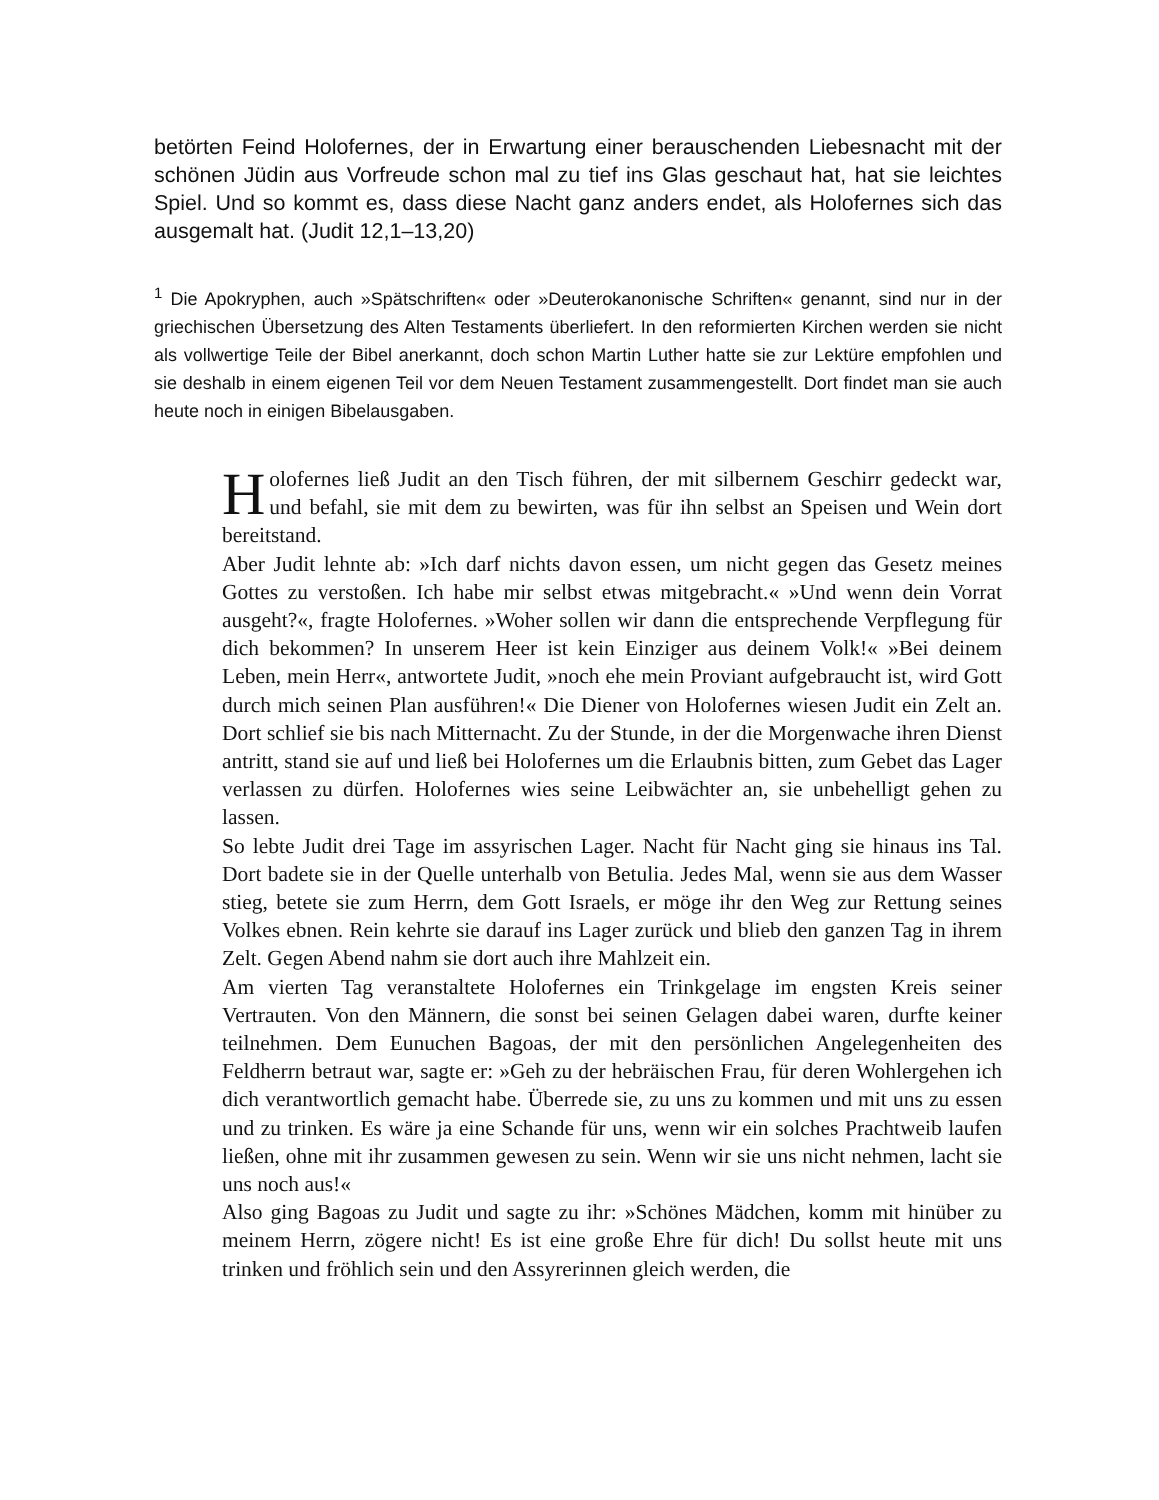betörten Feind Holofernes, der in Erwartung einer berauschenden Liebesnacht mit der schönen Jüdin aus Vorfreude schon mal zu tief ins Glas geschaut hat, hat sie leichtes Spiel. Und so kommt es, dass diese Nacht ganz anders endet, als Holofernes sich das ausgemalt hat. (Judit 12,1–13,20)
<sup>1</sup> Die Apokryphen, auch »Spätschriften« oder »Deuterokanonische Schriften« genannt, sind nur in der griechischen Übersetzung des Alten Testaments überliefert. In den reformierten Kirchen werden sie nicht als vollwertige Teile der Bibel anerkannt, doch schon Martin Luther hatte sie zur Lektüre empfohlen und sie deshalb in einem eigenen Teil vor dem Neuen Testament zusammengestellt. Dort findet man sie auch heute noch in einigen Bibelausgaben.
Holofernes ließ Judit an den Tisch führen, der mit silbernem Geschirr gedeckt war, und befahl, sie mit dem zu bewirten, was für ihn selbst an Speisen und Wein dort bereitstand.
Aber Judit lehnte ab: »Ich darf nichts davon essen, um nicht gegen das Gesetz meines Gottes zu verstoßen. Ich habe mir selbst etwas mitgebracht.« »Und wenn dein Vorrat ausgeht?«, fragte Holofernes. »Woher sollen wir dann die entsprechende Verpflegung für dich bekommen? In unserem Heer ist kein Einziger aus deinem Volk!« »Bei deinem Leben, mein Herr«, antwortete Judit, »noch ehe mein Proviant aufgebraucht ist, wird Gott durch mich seinen Plan ausführen!« Die Diener von Holofernes wiesen Judit ein Zelt an. Dort schlief sie bis nach Mitternacht. Zu der Stunde, in der die Morgenwache ihren Dienst antritt, stand sie auf und ließ bei Holofernes um die Erlaubnis bitten, zum Gebet das Lager verlassen zu dürfen. Holofernes wies seine Leibwächter an, sie unbehelligt gehen zu lassen.
So lebte Judit drei Tage im assyrischen Lager. Nacht für Nacht ging sie hinaus ins Tal. Dort badete sie in der Quelle unterhalb von Betulia. Jedes Mal, wenn sie aus dem Wasser stieg, betete sie zum Herrn, dem Gott Israels, er möge ihr den Weg zur Rettung seines Volkes ebnen. Rein kehrte sie darauf ins Lager zurück und blieb den ganzen Tag in ihrem Zelt. Gegen Abend nahm sie dort auch ihre Mahlzeit ein.
Am vierten Tag veranstaltete Holofernes ein Trinkgelage im engsten Kreis seiner Vertrauten. Von den Männern, die sonst bei seinen Gelagen dabei waren, durfte keiner teilnehmen. Dem Eunuchen Bagoas, der mit den persönlichen Angelegenheiten des Feldherrn betraut war, sagte er: »Geh zu der hebräischen Frau, für deren Wohlergehen ich dich verantwortlich gemacht habe. Überrede sie, zu uns zu kommen und mit uns zu essen und zu trinken. Es wäre ja eine Schande für uns, wenn wir ein solches Prachtweib laufen ließen, ohne mit ihr zusammen gewesen zu sein. Wenn wir sie uns nicht nehmen, lacht sie uns noch aus!«
Also ging Bagoas zu Judit und sagte zu ihr: »Schönes Mädchen, komm mit hinüber zu meinem Herrn, zögere nicht! Es ist eine große Ehre für dich! Du sollst heute mit uns trinken und fröhlich sein und den Assyrerinnen gleich werden, die